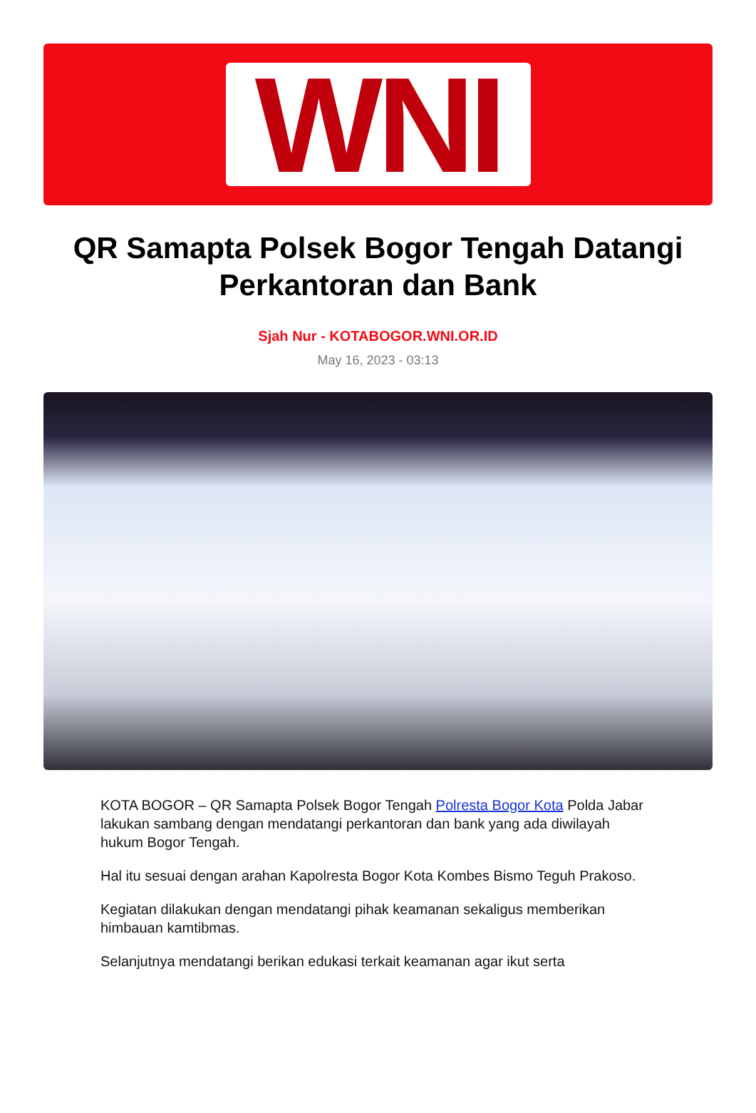WNI
QR Samapta Polsek Bogor Tengah Datangi Perkantoran dan Bank
Sjah Nur - KOTABOGOR.WNI.OR.ID
May 16, 2023 - 03:13
KOTA BOGOR – QR Samapta Polsek Bogor Tengah Polresta Bogor Kota Polda Jabar lakukan sambang dengan mendatangi perkantoran dan bank yang ada diwilayah hukum Bogor Tengah.
Hal itu sesuai dengan arahan Kapolresta Bogor Kota Kombes Bismo Teguh Prakoso.
Kegiatan dilakukan dengan mendatangi pihak keamanan sekaligus memberikan himbauan kamtibmas.
Selanjutnya mendatangi berikan edukasi terkait keamanan agar ikut serta